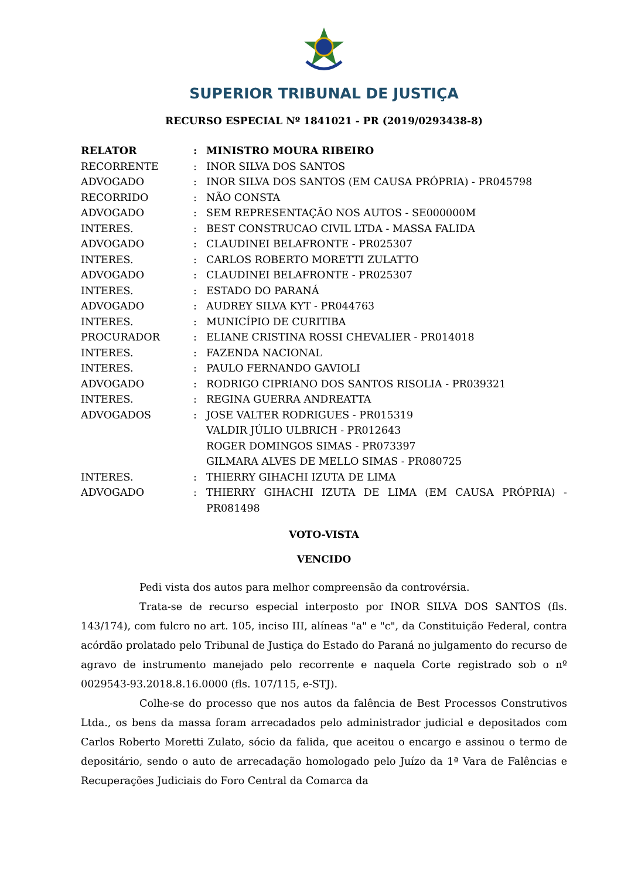SUPERIOR TRIBUNAL DE JUSTIÇA
RECURSO ESPECIAL Nº 1841021 - PR (2019/0293438-8)
| RELATOR | : | MINISTRO MOURA RIBEIRO |
| RECORRENTE | : | INOR SILVA DOS SANTOS |
| ADVOGADO | : | INOR SILVA DOS SANTOS (EM CAUSA PRÓPRIA) - PR045798 |
| RECORRIDO | : | NÃO CONSTA |
| ADVOGADO | : | SEM REPRESENTAÇÃO NOS AUTOS - SE000000M |
| INTERES. | : | BEST CONSTRUCAO CIVIL LTDA - MASSA FALIDA |
| ADVOGADO | : | CLAUDINEI BELAFRONTE - PR025307 |
| INTERES. | : | CARLOS ROBERTO MORETTI ZULATTO |
| ADVOGADO | : | CLAUDINEI BELAFRONTE - PR025307 |
| INTERES. | : | ESTADO DO PARANÁ |
| ADVOGADO | : | AUDREY SILVA KYT - PR044763 |
| INTERES. | : | MUNICÍPIO DE CURITIBA |
| PROCURADOR | : | ELIANE CRISTINA ROSSI CHEVALIER - PR014018 |
| INTERES. | : | FAZENDA NACIONAL |
| INTERES. | : | PAULO FERNANDO GAVIOLI |
| ADVOGADO | : | RODRIGO CIPRIANO DOS SANTOS RISOLIA - PR039321 |
| INTERES. | : | REGINA GUERRA ANDREATTA |
| ADVOGADOS | : | JOSE VALTER RODRIGUES - PR015319 VALDIR JÚLIO ULBRICH - PR012643 ROGER DOMINGOS SIMAS - PR073397 GILMARA ALVES DE MELLO SIMAS - PR080725 |
| INTERES. | : | THIERRY GIHACHI IZUTA DE LIMA |
| ADVOGADO | : | THIERRY GIHACHI IZUTA DE LIMA (EM CAUSA PRÓPRIA) - PR081498 |
VOTO-VISTA
VENCIDO
Pedi vista dos autos para melhor compreensão da controvérsia.
Trata-se de recurso especial interposto por INOR SILVA DOS SANTOS (fls. 143/174), com fulcro no art. 105, inciso III, alíneas "a" e "c", da Constituição Federal, contra acórdão prolatado pelo Tribunal de Justiça do Estado do Paraná no julgamento do recurso de agravo de instrumento manejado pelo recorrente e naquela Corte registrado sob o nº 0029543-93.2018.8.16.0000 (fls. 107/115, e-STJ).
Colhe-se do processo que nos autos da falência de Best Processos Construtivos Ltda., os bens da massa foram arrecadados pelo administrador judicial e depositados com Carlos Roberto Moretti Zulato, sócio da falida, que aceitou o encargo e assinou o termo de depositário, sendo o auto de arrecadação homologado pelo Juízo da 1ª Vara de Falências e Recuperações Judiciais do Foro Central da Comarca da